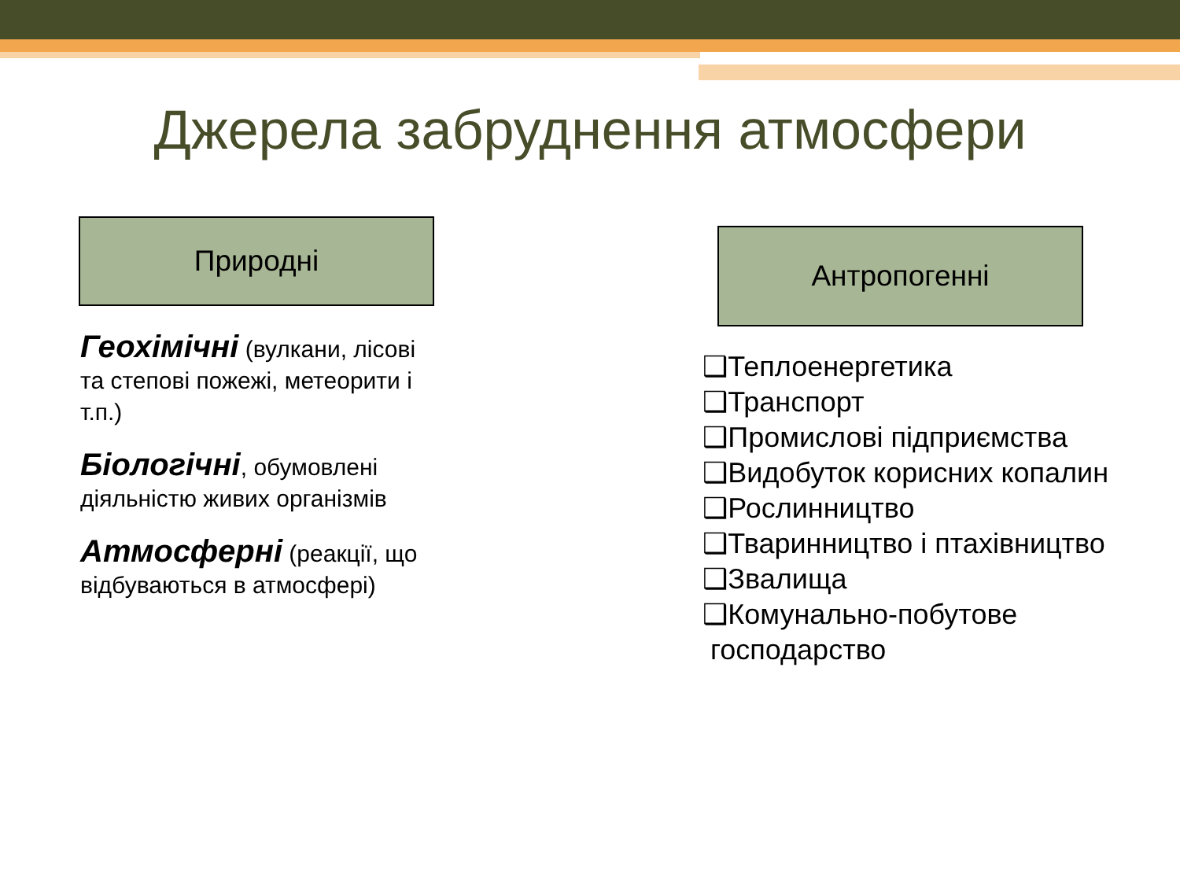Джерела забруднення атмосфери
Природні Антропогенні
Геохімічні (вулкани, лісові та степові пожежі, метеорити і т.п.)
Біологічні, обумовлені діяльністю живих організмів
Атмосферні (реакції, що відбуваються в атмосфері)
❑Теплоенергетика
❑Транспорт
❑Промислові підприємства
❑Видобуток корисних копалин
❑Рослинництво
❑Тваринництво і птахівництво
❑Звалища
❑Комунально-побутове
господарство